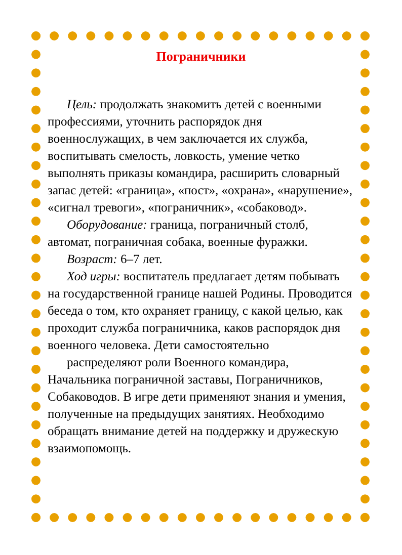Пограничники
Цель: продолжать знакомить детей с военными профессиями, уточнить распорядок дня военнослужащих, в чем заключается их служба, воспитывать смелость, ловкость, умение четко выполнять приказы командира, расширить словарный запас детей: «граница», «пост», «охрана», «нарушение», «сигнал тревоги», «пограничник», «собаковод».
Оборудование: граница, пограничный столб, автомат, пограничная собака, военные фуражки.
Возраст: 6–7 лет.
Ход игры: воспитатель предлагает детям побывать на государственной границе нашей Родины. Проводится беседа о том, кто охраняет границу, с какой целью, как проходит служба пограничника, каков распорядок дня военного человека. Дети самостоятельно
распределяют роли Военного командира, Начальника пограничной заставы, Пограничников, Собаководов. В игре дети применяют знания и умения, полученные на предыдущих занятиях. Необходимо обращать внимание детей на поддержку и дружескую взаимопомощь.